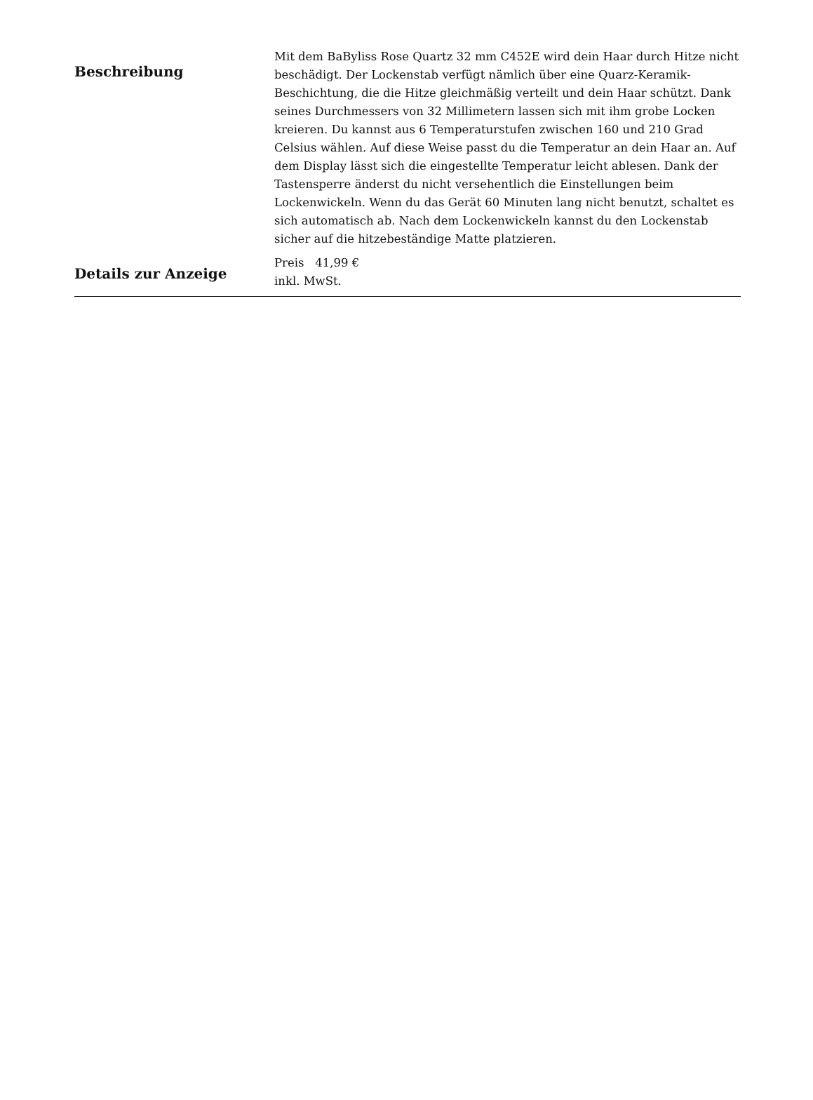Beschreibung
Mit dem BaByliss Rose Quartz 32 mm C452E wird dein Haar durch Hitze nicht beschädigt. Der Lockenstab verfügt nämlich über eine Quarz-Keramik-Beschichtung, die die Hitze gleichmäßig verteilt und dein Haar schützt. Dank seines Durchmessers von 32 Millimetern lassen sich mit ihm grobe Locken kreieren. Du kannst aus 6 Temperaturstufen zwischen 160 und 210 Grad Celsius wählen. Auf diese Weise passt du die Temperatur an dein Haar an. Auf dem Display lässt sich die eingestellte Temperatur leicht ablesen. Dank der Tastensperre änderst du nicht versehentlich die Einstellungen beim Lockenwickeln. Wenn du das Gerät 60 Minuten lang nicht benutzt, schaltet es sich automatisch ab. Nach dem Lockenwickeln kannst du den Lockenstab sicher auf die hitzebeständige Matte platzieren.
Details zur Anzeige
Preis 41,99 €
inkl. MwSt.